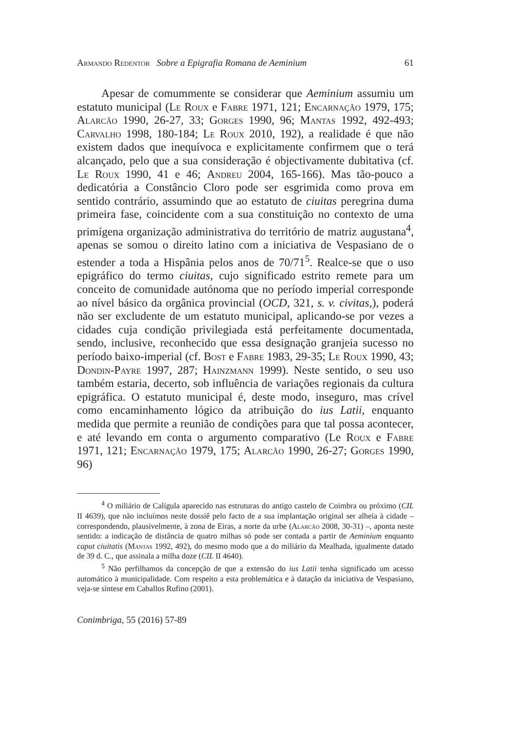Armando Redentor Sobre a Epigrafia Romana de Aeminium 61
Apesar de comummente se considerar que Aeminium assumiu um estatuto municipal (Le Roux e Fabre 1971, 121; Encarnação 1979, 175; Alarcão 1990, 26-27, 33; Gorges 1990, 96; Mantas 1992, 492-493; Carvalho 1998, 180-184; Le Roux 2010, 192), a realidade é que não existem dados que inequívoca e explicitamente confirmem que o terá alcançado, pelo que a sua consideração é objectivamente dubitativa (cf. Le Roux 1990, 41 e 46; Andreu 2004, 165-166). Mas tão-pouco a dedicatória a Constâncio Cloro pode ser esgrimida como prova em sentido contrário, assumindo que ao estatuto de ciuitas peregrina duma primeira fase, coincidente com a sua constituição no contexto de uma primígena organização administrativa do território de matriz augustana<sup>4</sup>, apenas se somou o direito latino com a iniciativa de Vespasiano de o estender a toda a Hispânia pelos anos de 70/71<sup>5</sup>. Realce-se que o uso epigráfico do termo ciuitas, cujo significado estrito remete para um conceito de comunidade autónoma que no período imperial corresponde ao nível básico da orgânica provincial (OCD, 321, s. v. civitas,), poderá não ser excludente de um estatuto municipal, aplicando-se por vezes a cidades cuja condição privilegiada está perfeitamente documentada, sendo, inclusive, reconhecido que essa designação granjeia sucesso no período baixo-imperial (cf. Bost e Fabre 1983, 29-35; Le Roux 1990, 43; Dondin-Payre 1997, 287; Hainzmann 1999). Neste sentido, o seu uso também estaria, decerto, sob influência de variações regionais da cultura epigráfica. O estatuto municipal é, deste modo, inseguro, mas crível como encaminhamento lógico da atribuição do ius Latii, enquanto medida que permite a reunião de condições para que tal possa acontecer, e até levando em conta o argumento comparativo (Le Roux e Fabre 1971, 121; Encarnação 1979, 175; Alarcão 1990, 26-27; Gorges 1990, 96)
<sup>4</sup> O miliário de Calígula aparecido nas estruturas do antigo castelo de Coimbra ou próximo (CIL II 4639), que não incluímos neste dossiê pelo facto de a sua implantação original ser alheia à cidade – correspondendo, plausivelmente, à zona de Eiras, a norte da urbe (Alarcão 2008, 30-31) –, aponta neste sentido: a indicação de distância de quatro milhas só pode ser contada a partir de Aeminium enquanto caput ciuitatis (Mantas 1992, 492), do mesmo modo que a do miliário da Mealhada, igualmente datado de 39 d. C., que assinala a milha doze (CIL II 4640).
<sup>5</sup> Não perfilhamos da concepção de que a extensão do ius Latii tenha significado um acesso automático à municipalidade. Com respeito a esta problemática e à datação da iniciativa de Vespasiano, veja-se síntese em Caballos Rufino (2001).
Conimbriga, 55 (2016) 57-89